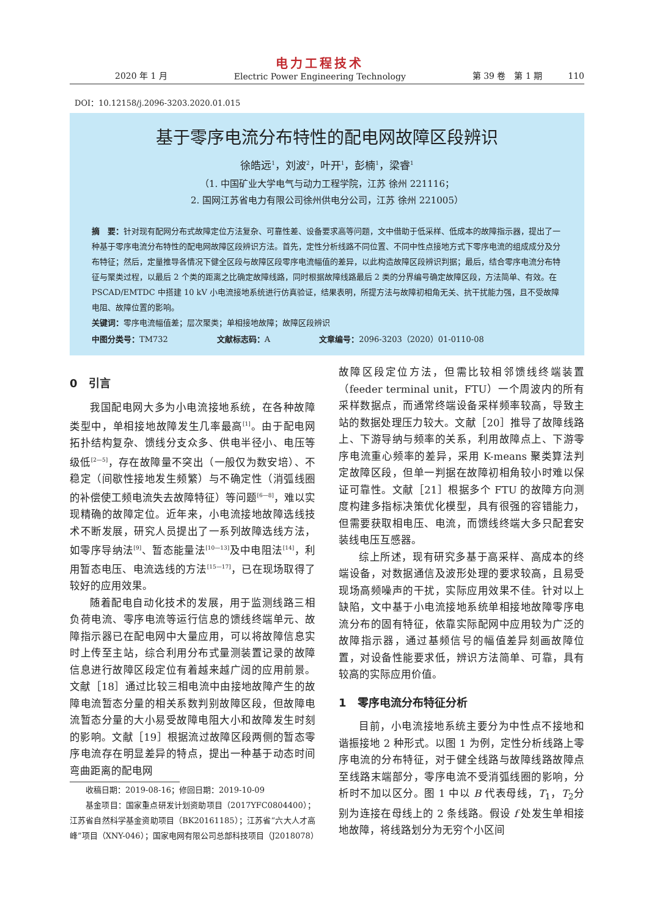2020 年 1 月 电力工程技术
Electric Power Engineering Technology 第 39 卷　第 1 期　　　110
DOI：10.12158/j.2096-3203.2020.01.015
基于零序电流分布特性的配电网故障区段辨识
徐皓远<sup>1</sup>，刘波<sup>2</sup>，叶开<sup>1</sup>，彭楠<sup>1</sup>，梁睿<sup>1</sup>
（1. 中国矿业大学电气与动力工程学院，江苏 徐州 221116；
2. 国网江苏省电力有限公司徐州供电分公司，江苏 徐州 221005）
摘　要：针对现有配网分布式故障定位方法复杂、可靠性差、设备要求高等问题，文中借助于低采样、低成本的故障指示器，提出了一种基于零序电流分布特性的配电网故障区段辨识方法。首先，定性分析线路不同位置、不同中性点接地方式下零序电流的组成成分及分布特征；然后，定量推导各情况下健全区段与故障区段零序电流幅值的差异，以此构造故障区段辨识判据；最后，结合零序电流分布特征与聚类过程，以最后 2 个类的距离之比确定故障线路，同时根据故障线路最后 2 类的分界编号确定故障区段，方法简单、有效。在 PSCAD/EMTDC 中搭建 10 kV 小电流接地系统进行仿真验证，结果表明，所提方法与故障初相角无关、抗干扰能力强，且不受故障电阻、故障位置的影响。
关键词：零序电流幅值差；层次聚类；单相接地故障；故障区段辨识
中图分类号：TM732 文献标志码：A 文章编号：2096-3203（2020）01-0110-08
0　引言
我国配电网大多为小电流接地系统，在各种故障类型中，单相接地故障发生几率最高<sup>[1]</sup>。由于配电网拓扑结构复杂、馈线分支众多、供电半径小、电压等级低<sup>[2—5]</sup>，存在故障量不突出（一般仅为数安培）、不稳定（间歇性接地发生频繁）与不确定性（消弧线圈的补偿使工频电流失去故障特征）等问题<sup>[6—8]</sup>，难以实现精确的故障定位。近年来，小电流接地故障选线技术不断发展，研究人员提出了一系列故障选线方法，如零序导纳法<sup>[9]</sup>、暂态能量法<sup>[10—13]</sup>及中电阻法<sup>[14]</sup>，利用暂态电压、电流选线的方法<sup>[15—17]</sup>，已在现场取得了较好的应用效果。
随着配电自动化技术的发展，用于监测线路三相负荷电流、零序电流等运行信息的馈线终端单元、故障指示器已在配电网中大量应用，可以将故障信息实时上传至主站，综合利用分布式量测装置记录的故障信息进行故障区段定位有着越来越广阔的应用前景。文献［18］通过比较三相电流中由接地故障产生的故障电流暂态分量的相关系数判别故障区段，但故障电流暂态分量的大小易受故障电阻大小和故障发生时刻的影响。文献［19］根据流过故障区段两侧的暂态零序电流存在明显差异的特点，提出一种基于动态时间弯曲距离的配电网
收稿日期：2019-08-16；修回日期：2019-10-09
基金项目：国家重点研发计划资助项目（2017YFC0804400）；江苏省自然科学基金资助项目（BK20161185）；江苏省“六大人才高峰”项目（XNY-046）；国家电网有限公司总部科技项目（J2018078）
故障区段定位方法，但需比较相邻馈线终端装置（feeder terminal unit，FTU）一个周波内的所有采样数据点，而通常终端设备采样频率较高，导致主站的数据处理压力较大。文献［20］推导了故障线路上、下游导纳与频率的关系，利用故障点上、下游零序电流重心频率的差异，采用 K-means 聚类算法判定故障区段，但单一判据在故障初相角较小时难以保证可靠性。文献［21］根据多个 FTU 的故障方向测度构建多指标决策优化模型，具有很强的容错能力，但需要获取相电压、电流，而馈线终端大多只配套安装线电压互感器。
综上所述，现有研究多基于高采样、高成本的终端设备，对数据通信及波形处理的要求较高，且易受现场高频噪声的干扰，实际应用效果不佳。针对以上缺陷，文中基于小电流接地系统单相接地故障零序电流分布的固有特征，依靠实际配网中应用较为广泛的故障指示器，通过基频信号的幅值差异刻画故障位置，对设备性能要求低，辨识方法简单、可靠，具有较高的实际应用价值。
1　零序电流分布特征分析
目前，小电流接地系统主要分为中性点不接地和谐振接地 2 种形式。以图 1 为例，定性分析线路上零序电流的分布特征，对于健全线路与故障线路故障点至线路末端部分，零序电流不受消弧线圈的影响，分析时不加以区分。图 1 中以 B 代表母线，T<sub>1</sub>，T<sub>2</sub>分别为连接在母线上的 2 条线路。假设 f 处发生单相接地故障，将线路划分为无穷个小区间